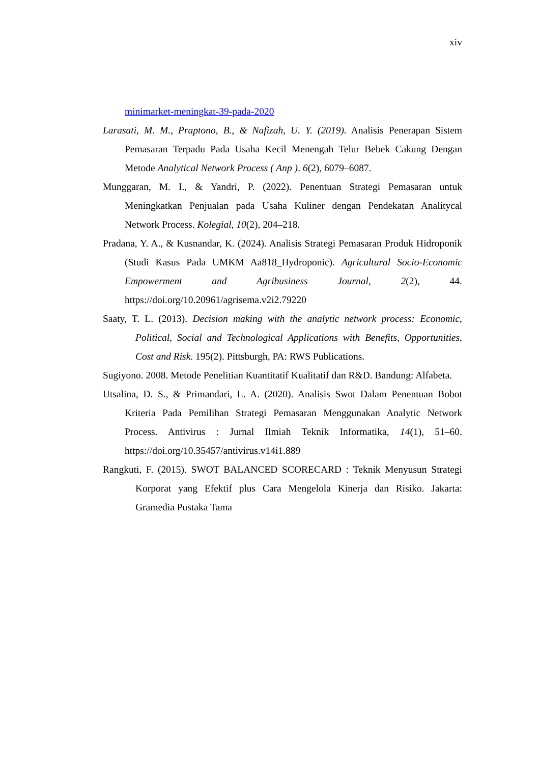xiv
minimarket-meningkat-39-pada-2020
Larasati, M. M., Praptono, B., & Nafizah, U. Y. (2019). Analisis Penerapan Sistem Pemasaran Terpadu Pada Usaha Kecil Menengah Telur Bebek Cakung Dengan Metode Analytical Network Process ( Anp ). 6(2), 6079–6087.
Munggaran, M. I., & Yandri, P. (2022). Penentuan Strategi Pemasaran untuk Meningkatkan Penjualan pada Usaha Kuliner dengan Pendekatan Analitycal Network Process. Kolegial, 10(2), 204–218.
Pradana, Y. A., & Kusnandar, K. (2024). Analisis Strategi Pemasaran Produk Hidroponik (Studi Kasus Pada UMKM Aa818_Hydroponic). Agricultural Socio-Economic Empowerment and Agribusiness Journal, 2(2), 44. https://doi.org/10.20961/agrisema.v2i2.79220
Saaty, T. L. (2013). Decision making with the analytic network process: Economic, Political, Social and Technological Applications with Benefits, Opportunities, Cost and Risk. 195(2). Pittsburgh, PA: RWS Publications.
Sugiyono. 2008. Metode Penelitian Kuantitatif Kualitatif dan R&D. Bandung: Alfabeta.
Utsalina, D. S., & Primandari, L. A. (2020). Analisis Swot Dalam Penentuan Bobot Kriteria Pada Pemilihan Strategi Pemasaran Menggunakan Analytic Network Process. Antivirus : Jurnal Ilmiah Teknik Informatika, 14(1), 51–60. https://doi.org/10.35457/antivirus.v14i1.889
Rangkuti, F. (2015). SWOT BALANCED SCORECARD : Teknik Menyusun Strategi Korporat yang Efektif plus Cara Mengelola Kinerja dan Risiko. Jakarta: Gramedia Pustaka Tama